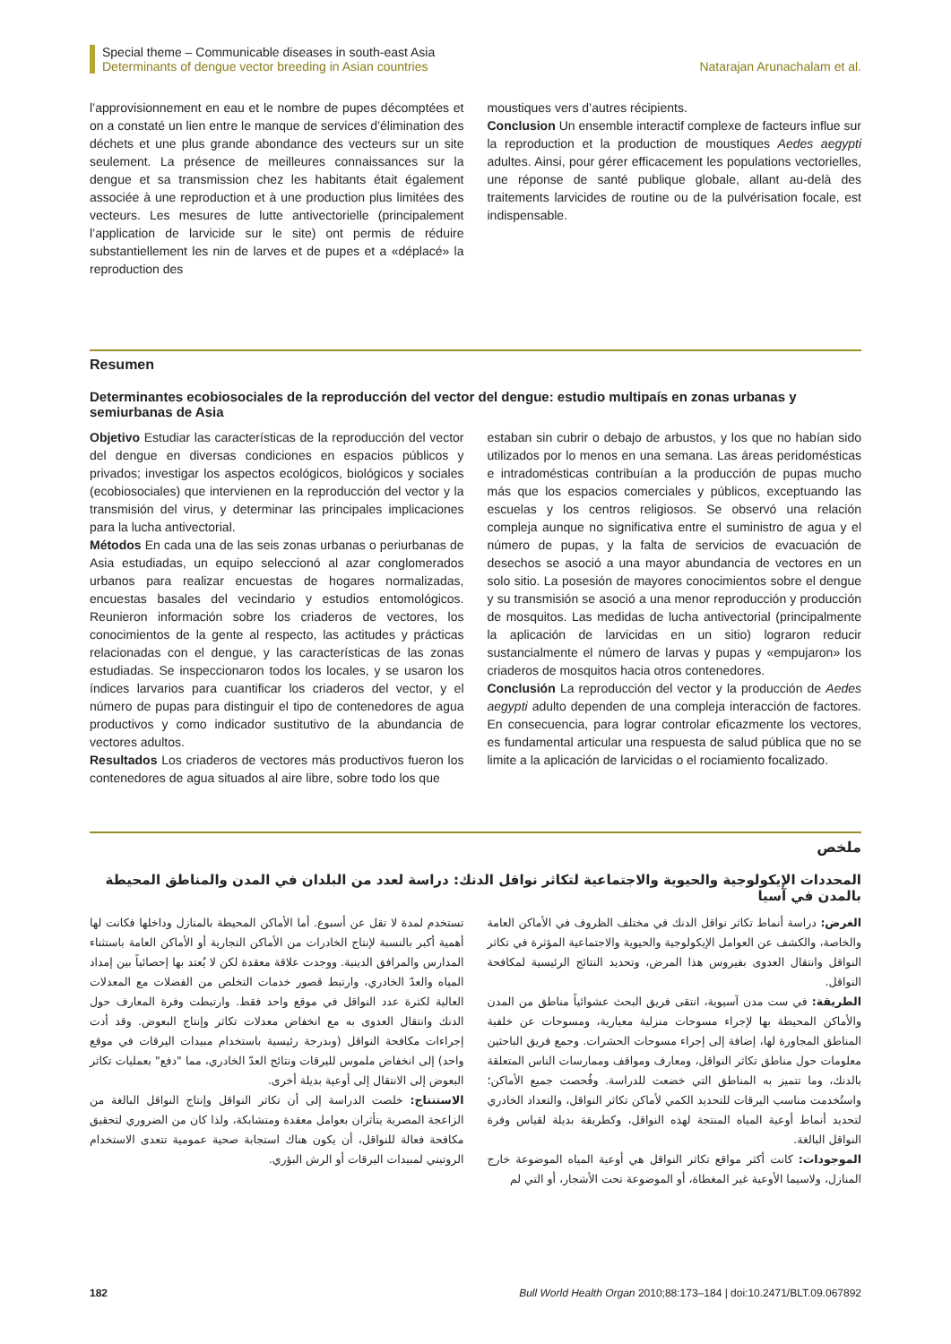Special theme – Communicable diseases in south-east Asia
Determinants of dengue vector breeding in Asian countries
Natarajan Arunachalam et al.
l’approvisionnement en eau et le nombre de pupes décomptées et on a constaté un lien entre le manque de services d’élimination des déchets et une plus grande abondance des vecteurs sur un site seulement. La présence de meilleures connaissances sur la dengue et sa transmission chez les habitants était également associée à une reproduction et à une production plus limitées des vecteurs. Les mesures de lutte antivectorielle (principalement l’application de larvicide sur le site) ont permis de réduire substantiellement les nin de larves et de pupes et a «déplacé» la reproduction des
moustiques vers d’autres récipients.
Conclusion Un ensemble interactif complexe de facteurs influe sur la reproduction et la production de moustiques Aedes aegypti adultes. Ainsi, pour gérer efficacement les populations vectorielles, une réponse de santé publique globale, allant au-delà des traitements larvicides de routine ou de la pulvérisation focale, est indispensable.
Resumen
Determinantes ecobiosociales de la reproducción del vector del dengue: estudio multipaís en zonas urbanas y semiurbanas de Asia
Objetivo Estudiar las características de la reproducción del vector del dengue en diversas condiciones en espacios públicos y privados; investigar los aspectos ecológicos, biológicos y sociales (ecobiosociales) que intervienen en la reproducción del vector y la transmisión del virus, y determinar las principales implicaciones para la lucha antivectorial.
Métodos En cada una de las seis zonas urbanas o periurbanas de Asia estudiadas, un equipo seleccionó al azar conglomerados urbanos para realizar encuestas de hogares normalizadas, encuestas basales del vecindario y estudios entomológicos. Reunieron información sobre los criaderos de vectores, los conocimientos de la gente al respecto, las actitudes y prácticas relacionadas con el dengue, y las características de las zonas estudiadas. Se inspeccionaron todos los locales, y se usaron los índices larvarios para cuantificar los criaderos del vector, y el número de pupas para distinguir el tipo de contenedores de agua productivos y como indicador sustitutivo de la abundancia de vectores adultos.
Resultados Los criaderos de vectores más productivos fueron los contenedores de agua situados al aire libre, sobre todo los que
estaban sin cubrir o debajo de arbustos, y los que no habían sido utilizados por lo menos en una semana. Las áreas peridomésticas e intradomésticas contribuían a la producción de pupas mucho más que los espacios comerciales y públicos, exceptuando las escuelas y los centros religiosos. Se observó una relación compleja aunque no significativa entre el suministro de agua y el número de pupas, y la falta de servicios de evacuación de desechos se asoció a una mayor abundancia de vectores en un solo sitio. La posesión de mayores conocimientos sobre el dengue y su transmisión se asoció a una menor reproducción y producción de mosquitos. Las medidas de lucha antivectorial (principalmente la aplicación de larvicidas en un sitio) lograron reducir sustancialmente el número de larvas y pupas y «empujaron» los criaderos de mosquitos hacia otros contenedores.
Conclusión La reproducción del vector y la producción de Aedes aegypti adulto dependen de una compleja interacción de factores. En consecuencia, para lograr controlar eficazmente los vectores, es fundamental articular una respuesta de salud pública que no se limite a la aplicación de larvicidas o el rociamiento focalizado.
ملخص
المحددات الإيكولوجية والحيوية والاجتماعية لتكاثر نواقل الدنك: دراسة لعدد من البلدان في المدن والمناطق المحيطة بالمدن في آسيا
الغرض: دراسة أنماط تكاثر نواقل الدنك في مختلف الظروف في الأماكن العامة والخاصة، والكشف عن العوامل الإيكولوجية والحيوية والاجتماعية المؤثرة في تكاثر النواقل وانتقال العدوى بفيروس هذا المرض، وتحديد النتائج الرئيسية لمكافحة النواقل.
الطريقة: في ست مدن آسيوية، انتقى فريق البحث عشوائياً مناطق من المدن والأماكن المحيطة بها لإجراء مسوحات منزلية معيارية، ومسوحات عن خلفية المناطق المجاورة لها، إضافة إلى إجراء مسوحات الحشرات. وجمع فريق الباحثين معلومات حول مناطق تكاثر النواقل، ومعارف ومواقف وممارسات الناس المتعلقة بالدنك، وما تتميز به المناطق التي خضعت للدراسة. وفُحصت جميع الأماكن؛ واستُخدمت مناسب اليرقات للتحديد الكمي لأماكن تكاثر النواقل، والتعداد الخادري لتحديد أنماط أوعية المياه المنتجة لهذه النواقل، وكطريقة بديلة لقياس وفرة النواقل البالغة.
الموجودات: كانت أكثر مواقع تكاثر النواقل هي أوعية المياه الموضوعة خارج المنازل، ولاسيما الأوعية غير المغطاة، أو الموضوعة تحت الأشجار، أو التي لم
تستخدم لمدة لا تقل عن أسبوع. أما الأماكن المحيطة بالمنازل وداخلها فكانت لها أهمية أكبر بالنسبة لإنتاج الخادرات من الأماكن التجارية أو الأماكن العامة باستثناء المدارس والمرافق الدينية. ووجدت علاقة معقدة لكن لا يُعتد بها إحصائياً بين إمداد المياه والعدّ الخادري، وارتبط قصور خدمات التخلص من الفضلات مع المعدلات العالية لكثرة عدد النواقل في موقع واحد فقط. وارتبطت وفرة المعارف حول الدنك وانتقال العدوى به مع انخفاض معدلات تكاثر وإنتاج البعوض. وقد أدت إجراءات مكافحة النواقل (وبدرجة رئيسية باستخدام مبيدات اليرقات في موقع واحد) إلى انخفاض ملموس لليرقات ونتائج العدّ الخادري، مما "دفع" بعمليات تكاثر البعوض إلى الانتقال إلى أوعية بديلة أخرى.
الاستنتاج: خلصت الدراسة إلى أن تكاثر النواقل وإنتاج النواقل البالغة من الزاعجة المصرية يتأثران بعوامل معقدة ومتشابكة، ولذا كان من الضروري لتحقيق مكافحة فعالة للنواقل، أن يكون هناك استجابة صحية عمومية تتعدى الاستخدام الروتيني لمبيدات اليرقات أو الرش البؤري.
182 Bull World Health Organ 2010;88:173–184 | doi:10.2471/BLT.09.067892